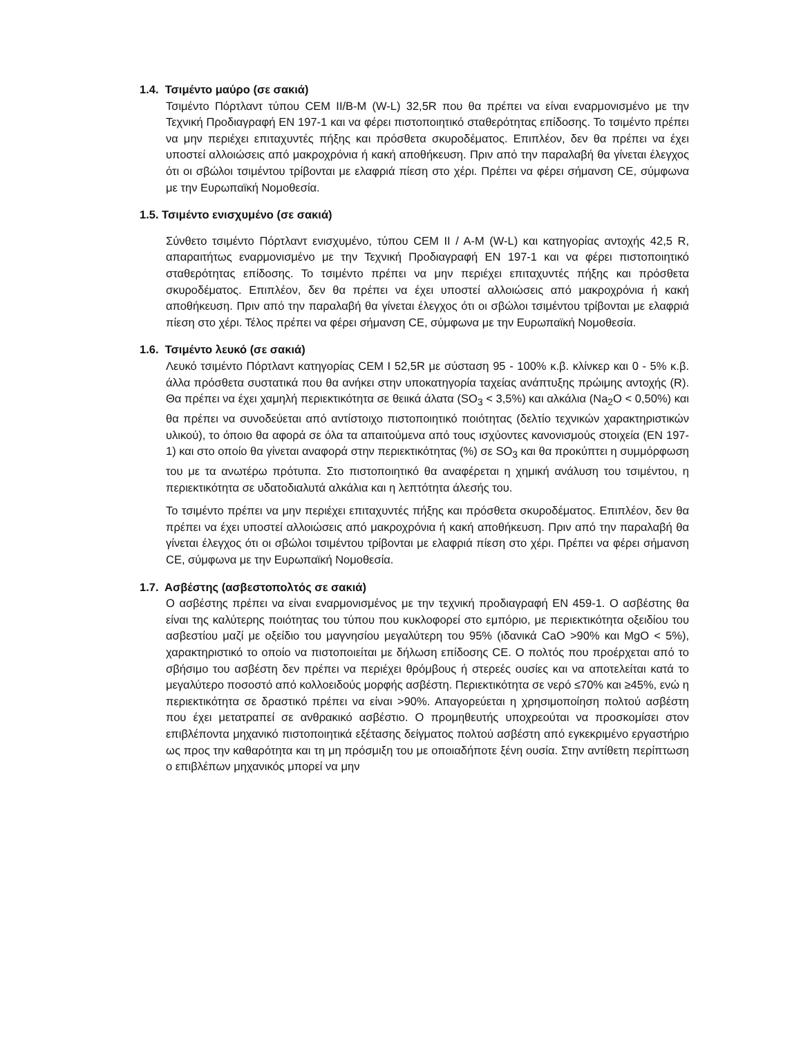1.4. Τσιμέντο μαύρο (σε σακιά)
Τσιμέντο Πόρτλαντ τύπου CEM II/B-M (W-L) 32,5R που θα πρέπει να είναι εναρμονισμένο με την Τεχνική Προδιαγραφή ΕΝ 197-1 και να φέρει πιστοποιητικό σταθερότητας επίδοσης. Το τσιμέντο πρέπει να μην περιέχει επιταχυντές πήξης και πρόσθετα σκυροδέματος. Επιπλέον, δεν θα πρέπει να έχει υποστεί αλλοιώσεις από μακροχρόνια ή κακή αποθήκευση. Πριν από την παραλαβή θα γίνεται έλεγχος ότι οι σβώλοι τσιμέντου τρίβονται με ελαφριά πίεση στο χέρι. Πρέπει να φέρει σήμανση CE, σύμφωνα με την Ευρωπαϊκή Νομοθεσία.
1.5. Τσιμέντο ενισχυμένο (σε σακιά)
Σύνθετο τσιμέντο Πόρτλαντ ενισχυμένο, τύπου CEM II / A-M (W-L) και κατηγορίας αντοχής 42,5 R, απαραιτήτως εναρμονισμένο με την Τεχνική Προδιαγραφή ΕΝ 197-1 και να φέρει πιστοποιητικό σταθερότητας επίδοσης. Το τσιμέντο πρέπει να μην περιέχει επιταχυντές πήξης και πρόσθετα σκυροδέματος. Επιπλέον, δεν θα πρέπει να έχει υποστεί αλλοιώσεις από μακροχρόνια ή κακή αποθήκευση. Πριν από την παραλαβή θα γίνεται έλεγχος ότι οι σβώλοι τσιμέντου τρίβονται με ελαφριά πίεση στο χέρι. Τέλος πρέπει να φέρει σήμανση CE, σύμφωνα με την Ευρωπαϊκή Νομοθεσία.
1.6. Τσιμέντο λευκό (σε σακιά)
Λευκό τσιμέντο Πόρτλαντ κατηγορίας CEM I 52,5R με σύσταση 95 - 100% κ.β. κλίνκερ και 0 - 5% κ.β. άλλα πρόσθετα συστατικά που θα ανήκει στην υποκατηγορία ταχείας ανάπτυξης πρώιμης αντοχής (R). Θα πρέπει να έχει χαμηλή περιεκτικότητα σε θειικά άλατα (SO<sub>3</sub> < 3,5%) και αλκάλια (Na<sub>2</sub>O < 0,50%) και θα πρέπει να συνοδεύεται από αντίστοιχο πιστοποιητικό ποιότητας (δελτίο τεχνικών χαρακτηριστικών υλικού), το όποιο θα αφορά σε όλα τα απαιτούμενα από τους ισχύοντες κανονισμούς στοιχεία (ΕΝ 197-1) και στο οποίο θα γίνεται αναφορά στην περιεκτικότητας (%) σε SO<sub>3</sub> και θα προκύπτει η συμμόρφωση του με τα ανωτέρω πρότυπα. Στο πιστοποιητικό θα αναφέρεται η χημική ανάλυση του τσιμέντου, η περιεκτικότητα σε υδατοδιαλυτά αλκάλια και η λεπτότητα άλεσής του.
Το τσιμέντο πρέπει να μην περιέχει επιταχυντές πήξης και πρόσθετα σκυροδέματος. Επιπλέον, δεν θα πρέπει να έχει υποστεί αλλοιώσεις από μακροχρόνια ή κακή αποθήκευση. Πριν από την παραλαβή θα γίνεται έλεγχος ότι οι σβώλοι τσιμέντου τρίβονται με ελαφριά πίεση στο χέρι. Πρέπει να φέρει σήμανση CE, σύμφωνα με την Ευρωπαϊκή Νομοθεσία.
1.7. Ασβέστης (ασβεστοπολτός σε σακιά)
Ο ασβέστης πρέπει να είναι εναρμονισμένος με την τεχνική προδιαγραφή ΕΝ 459-1. Ο ασβέστης θα είναι της καλύτερης ποιότητας του τύπου που κυκλοφορεί στο εμπόριο, με περιεκτικότητα οξειδίου του ασβεστίου μαζί με οξείδιο του μαγνησίου μεγαλύτερη του 95% (ιδανικά CaO >90% και MgO < 5%), χαρακτηριστικό το οποίο να πιστοποιείται με δήλωση επίδοσης CE. Ο πολτός που προέρχεται από το σβήσιμο του ασβέστη δεν πρέπει να περιέχει θρόμβους ή στερεές ουσίες και να αποτελείται κατά το μεγαλύτερο ποσοστό από κολλοειδούς μορφής ασβέστη. Περιεκτικότητα σε νερό ≤70% και ≥45%, ενώ η περιεκτικότητα σε δραστικό πρέπει να είναι >90%. Απαγορεύεται η χρησιμοποίηση πολτού ασβέστη που έχει μετατραπεί σε ανθρακικό ασβέστιο. Ο προμηθευτής υποχρεούται να προσκομίσει στον επιβλέποντα μηχανικό πιστοποιητικά εξέτασης δείγματος πολτού ασβέστη από εγκεκριμένο εργαστήριο ως προς την καθαρότητα και τη μη πρόσμιξη του με οποιαδήποτε ξένη ουσία. Στην αντίθετη περίπτωση ο επιβλέπων μηχανικός μπορεί να μην